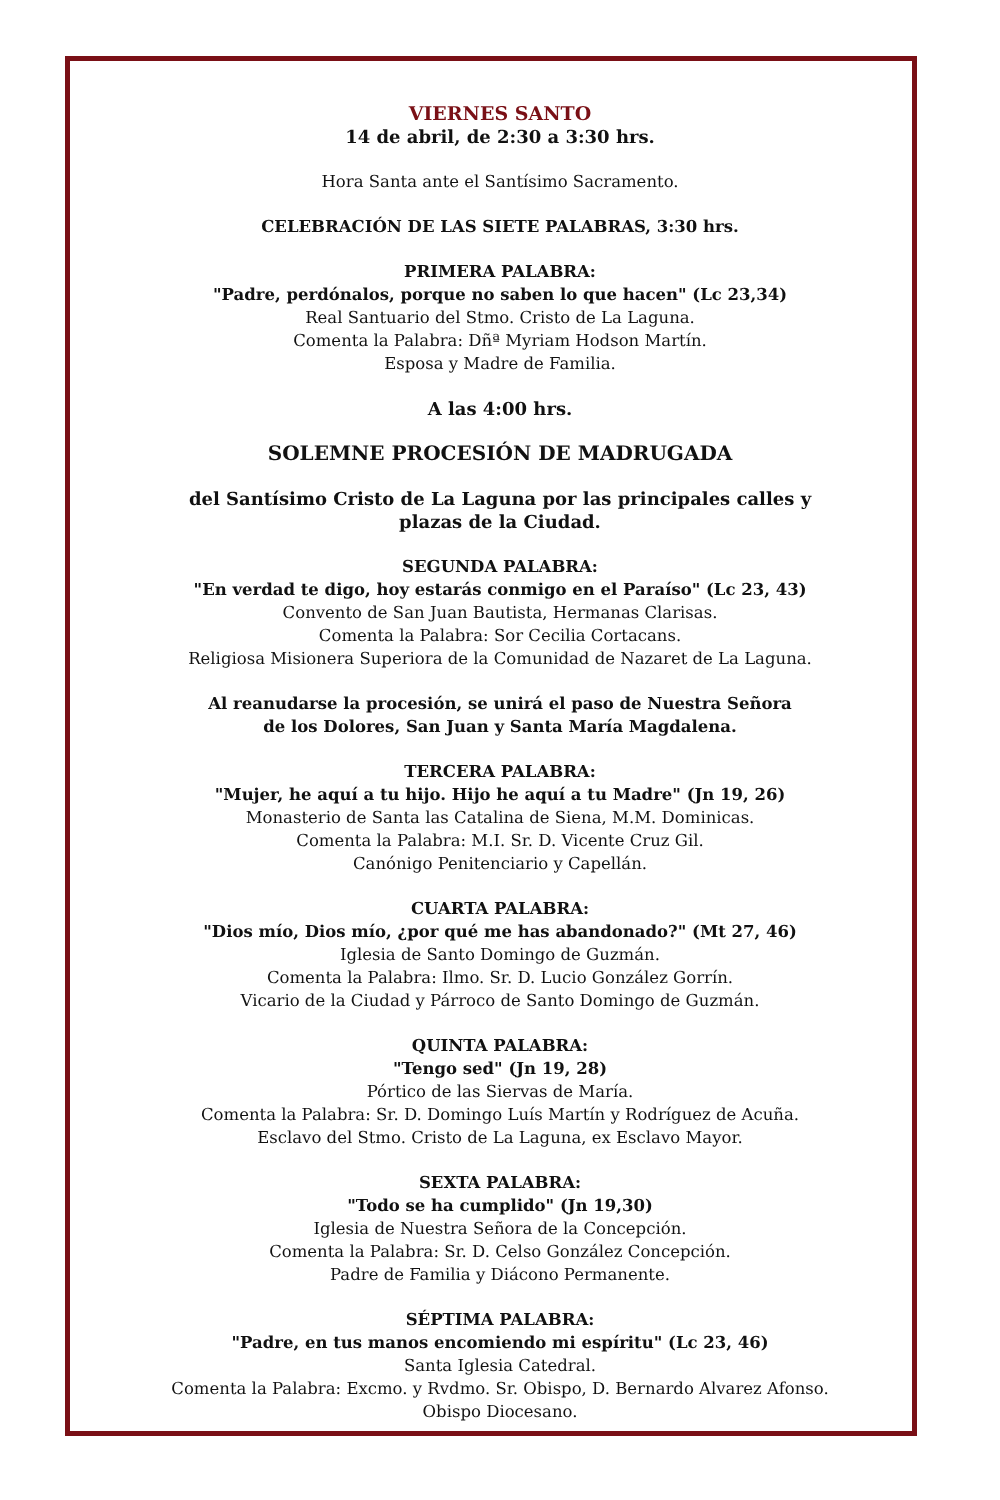VIERNES SANTO
14 de abril, de 2:30 a 3:30 hrs.
Hora Santa ante el Santísimo Sacramento.
CELEBRACIÓN DE LAS SIETE PALABRAS, 3:30 hrs.
PRIMERA PALABRA:
"Padre, perdónalos, porque no saben lo que hacen" (Lc 23,34)
Real Santuario del Stmo. Cristo de La Laguna.
Comenta la Palabra: Dñª Myriam Hodson Martín.
Esposa y Madre de Familia.
A las 4:00 hrs.
SOLEMNE PROCESIÓN DE MADRUGADA
del Santísimo Cristo de La Laguna por las principales calles y
plazas de la Ciudad.
SEGUNDA PALABRA:
"En verdad te digo, hoy estarás conmigo en el Paraíso" (Lc 23, 43)
Convento de San Juan Bautista, Hermanas Clarisas.
Comenta la Palabra: Sor Cecilia Cortacans.
Religiosa Misionera Superiora de la Comunidad de Nazaret de La Laguna.
Al reanudarse la procesión, se unirá el paso de Nuestra Señora
de los Dolores, San Juan y Santa María Magdalena.
TERCERA PALABRA:
"Mujer, he aquí a tu hijo. Hijo he aquí a tu Madre" (Jn 19, 26)
Monasterio de Santa las Catalina de Siena, M.M. Dominicas.
Comenta la Palabra: M.I. Sr. D. Vicente Cruz Gil.
Canónigo Penitenciario y Capellán.
CUARTA PALABRA:
"Dios mío, Dios mío, ¿por qué me has abandonado?" (Mt 27, 46)
Iglesia de Santo Domingo de Guzmán.
Comenta la Palabra: Ilmo. Sr. D. Lucio González Gorrín.
Vicario de la Ciudad y Párroco de Santo Domingo de Guzmán.
QUINTA PALABRA:
"Tengo sed" (Jn 19, 28)
Pórtico de las Siervas de María.
Comenta la Palabra: Sr. D. Domingo Luís Martín y Rodríguez de Acuña.
Esclavo del Stmo. Cristo de La Laguna, ex Esclavo Mayor.
SEXTA PALABRA:
"Todo se ha cumplido" (Jn 19,30)
Iglesia de Nuestra Señora de la Concepción.
Comenta la Palabra: Sr. D. Celso González Concepción.
Padre de Familia y Diácono Permanente.
SÉPTIMA PALABRA:
"Padre, en tus manos encomiendo mi espíritu" (Lc 23, 46)
Santa Iglesia Catedral.
Comenta la Palabra: Excmo. y Rvdmo. Sr. Obispo, D. Bernardo Alvarez Afonso.
Obispo Diocesano.